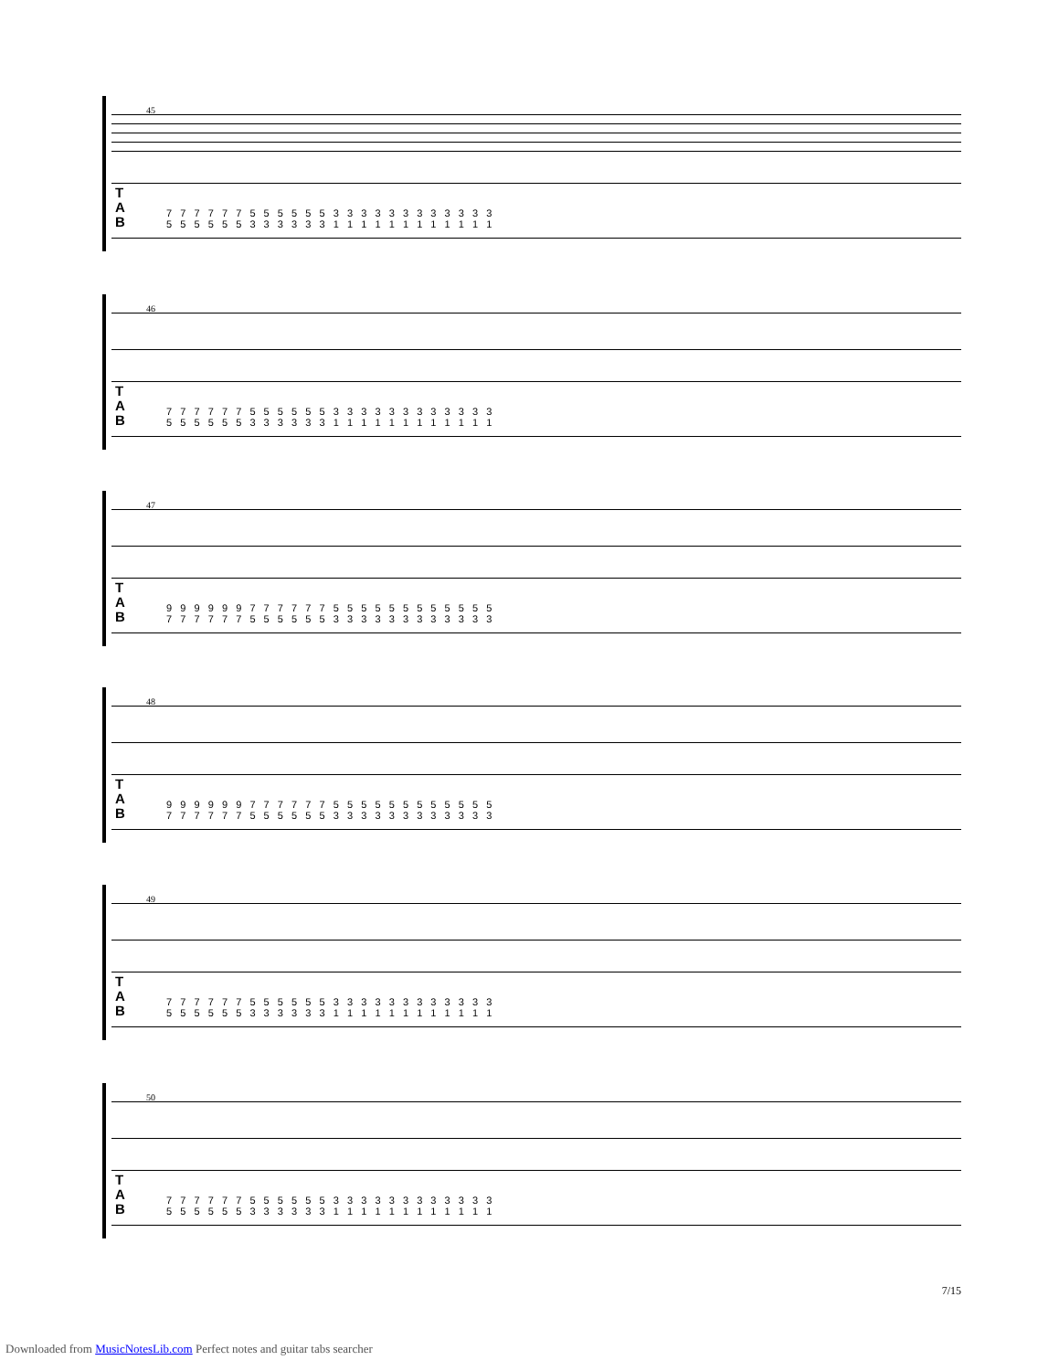45
T
A
B
7 7 7 7 7 7 5 5 5 5 5 5 3 3 3 3 3 3 3 3 3 3 3 3 5 5 5 5 5 5 3 3 3 3 3 3 1 1 1 1 1 1 1 1 1 1 1 1
46
T
A
B
7 7 7 7 7 7 5 5 5 5 5 5 3 3 3 3 3 3 3 3 3 3 3 3 5 5 5 5 5 5 3 3 3 3 3 3 1 1 1 1 1 1 1 1 1 1 1 1
47
T
A
B
9 9 9 9 9 9 7 7 7 7 7 7 5 5 5 5 5 5 5 5 5 5 5 5 7 7 7 7 7 7 5 5 5 5 5 5 3 3 3 3 3 3 3 3 3 3 3 3
48
T
A
B
9 9 9 9 9 9 7 7 7 7 7 7 5 5 5 5 5 5 5 5 5 5 5 5 7 7 7 7 7 7 5 5 5 5 5 5 3 3 3 3 3 3 3 3 3 3 3 3
49
T
A
B
7 7 7 7 7 7 5 5 5 5 5 5 3 3 3 3 3 3 3 3 3 3 3 3 5 5 5 5 5 5 3 3 3 3 3 3 1 1 1 1 1 1 1 1 1 1 1 1
50
T
A
B
7 7 7 7 7 7 5 5 5 5 5 5 3 3 3 3 3 3 3 3 3 3 3 3 5 5 5 5 5 5 3 3 3 3 3 3 1 1 1 1 1 1 1 1 1 1 1 1
7/15
Downloaded from MusicNotesLib.com Perfect notes and guitar tabs searcher